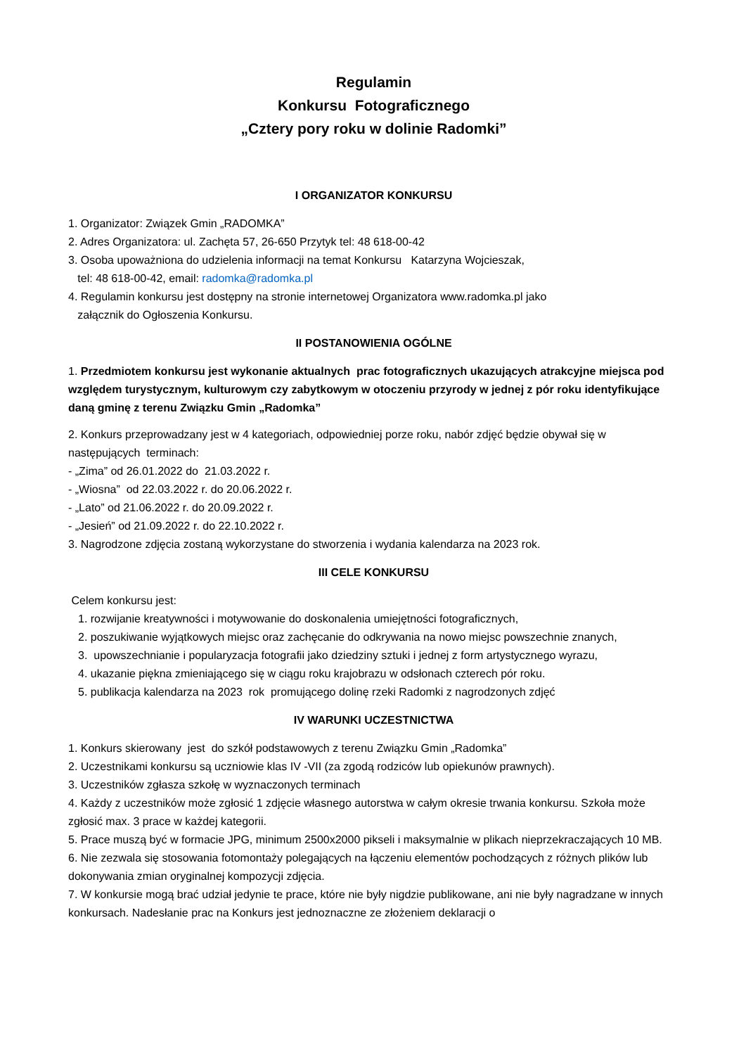Regulamin
Konkursu Fotograficznego
„Cztery pory roku w dolinie Radomki”
I ORGANIZATOR KONKURSU
1. Organizator: Związek Gmin „RADOMKA”
2. Adres Organizatora: ul. Zachęta 57, 26-650 Przytyk tel: 48 618-00-42
3. Osoba upoważniona do udzielenia informacji na temat Konkursu Katarzyna Wojcieszak,
tel: 48 618-00-42, email: radomka@radomka.pl
4. Regulamin konkursu jest dostępny na stronie internetowej Organizatora www.radomka.pl jako
załącznik do Ogłoszenia Konkursu.
II POSTANOWIENIA OGÓLNE
1. Przedmiotem konkursu jest wykonanie aktualnych prac fotograficznych ukazujących atrakcyjne miejsca pod względem turystycznym, kulturowym czy zabytkowym w otoczeniu przyrody w jednej z pór roku identyfikujące daną gminę z terenu Związku Gmin „Radomka”
2. Konkurs przeprowadzany jest w 4 kategoriach, odpowiedniej porze roku, nabór zdjęć będzie obywał się w następujących terminach:
- „Zima” od 26.01.2022 do 21.03.2022 r.
- „Wiosna” od 22.03.2022 r. do 20.06.2022 r.
- „Lato” od 21.06.2022 r. do 20.09.2022 r.
- „Jesień” od 21.09.2022 r. do 22.10.2022 r.
3. Nagrodzone zdjęcia zostaną wykorzystane do stworzenia i wydania kalendarza na 2023 rok.
III CELE KONKURSU
Celem konkursu jest:
1. rozwijanie kreatywności i motywowanie do doskonalenia umiejętności fotograficznych,
2. poszukiwanie wyjątkowych miejsc oraz zachęcanie do odkrywania na nowo miejsc powszechnie znanych,
3. upowszechnianie i popularyzacja fotografii jako dziedziny sztuki i jednej z form artystycznego wyrazu,
4. ukazanie piękna zmieniającego się w ciągu roku krajobrazu w odsłonach czterech pór roku.
5. publikacja kalendarza na 2023 rok promującego dolinę rzeki Radomki z nagrodzonych zdjęć
IV WARUNKI UCZESTNICTWA
1. Konkurs skierowany jest do szkół podstawowych z terenu Związku Gmin „Radomka”
2. Uczestnikami konkursu są uczniowie klas IV -VII (za zgodą rodziców lub opiekunów prawnych).
3. Uczestników zgłasza szkołę w wyznaczonych terminach
4. Każdy z uczestników może zgłosić 1 zdjęcie własnego autorstwa w całym okresie trwania konkursu. Szkoła może zgłosić max. 3 prace w każdej kategorii.
5. Prace muszą być w formacie JPG, minimum 2500x2000 pikseli i maksymalnie w plikach nieprzekraczających 10 MB.
6. Nie zezwala się stosowania fotomontaży polegających na łączeniu elementów pochodzących z różnych plików lub dokonywania zmian oryginalnej kompozycji zdjęcia.
7. W konkursie mogą brać udział jedynie te prace, które nie były nigdzie publikowane, ani nie były nagradzane w innych konkursach. Nadesłanie prac na Konkurs jest jednoznaczne ze złożeniem deklaracji o